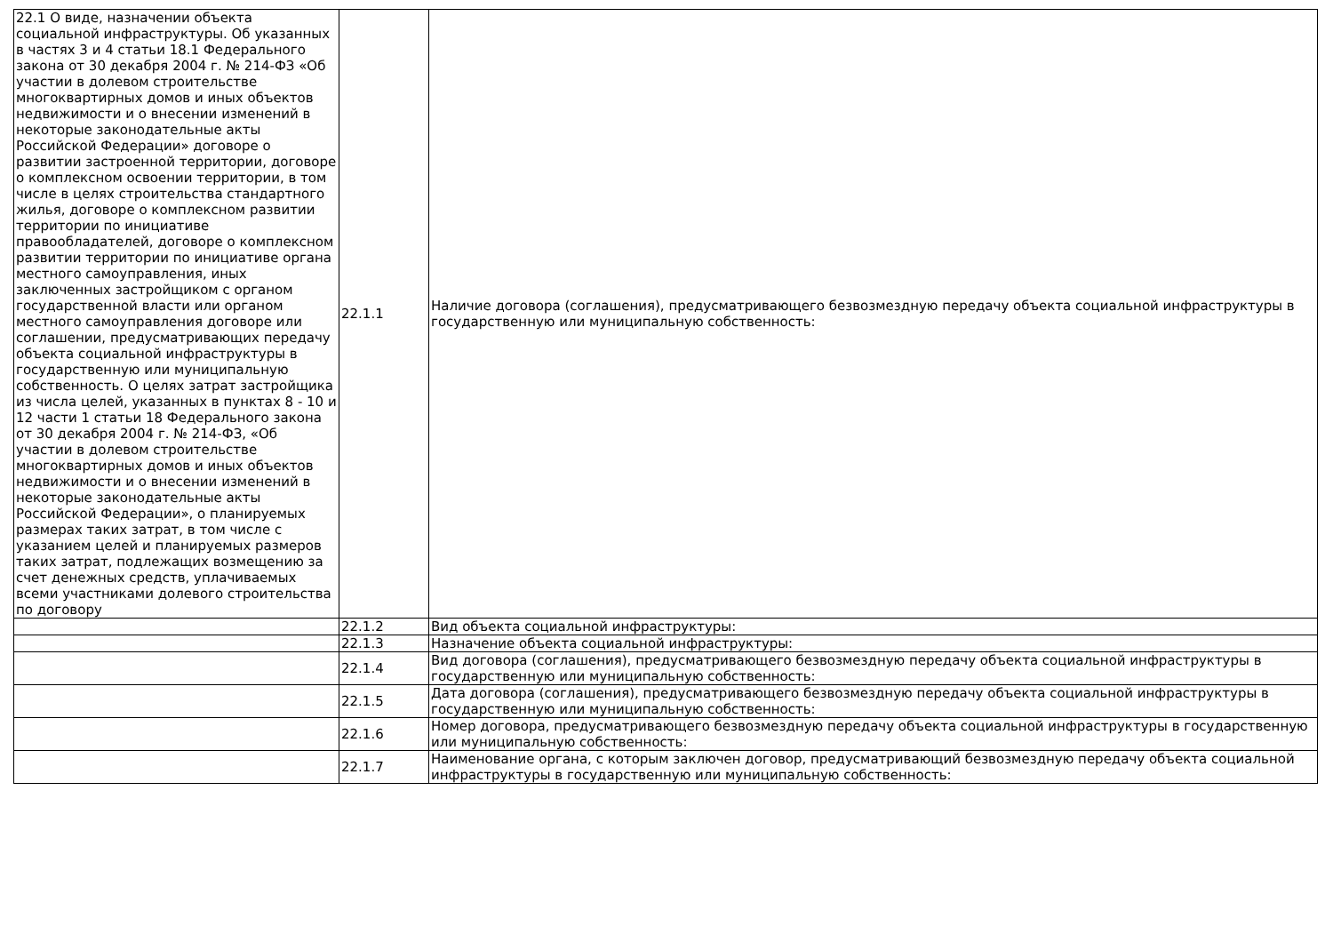| 22.1 О виде, назначении объекта социальной инфраструктуры. Об указанных в частях 3 и 4 статьи 18.1 Федерального закона от 30 декабря 2004 г. № 214-ФЗ «Об участии в долевом строительстве многоквартирных домов и иных объектов недвижимости и о внесении изменений в некоторые законодательные акты Российской Федерации» договоре о развитии застроенной территории, договоре о комплексном освоении территории, в том числе в целях строительства стандартного жилья, договоре о комплексном развитии территории по инициативе правообладателей, договоре о комплексном развитии территории по инициативе органа местного самоуправления, иных заключенных застройщиком с органом государственной власти или органом местного самоуправления договоре или соглашении, предусматривающих передачу объекта социальной инфраструктуры в государственную или муниципальную собственность. О целях затрат застройщика из числа целей, указанных в пунктах 8 - 10 и 12 части 1 статьи 18 Федерального закона от 30 декабря 2004 г. № 214-ФЗ, «Об участии в долевом строительстве многоквартирных домов и иных объектов недвижимости и о внесении изменений в некоторые законодательные акты Российской Федерации», о планируемых размерах таких затрат, в том числе с указанием целей и планируемых размеров таких затрат, подлежащих возмещению за счет денежных средств, уплачиваемых всеми участниками долевого строительства по договору | 22.1.1 | Наличие договора (соглашения), предусматривающего безвозмездную передачу объекта социальной инфраструктуры в государственную или муниципальную собственность: |
| | 22.1.2 | Вид объекта социальной инфраструктуры: |
| | 22.1.3 | Назначение объекта социальной инфраструктуры: |
| | 22.1.4 | Вид договора (соглашения), предусматривающего безвозмездную передачу объекта социальной инфраструктуры в государственную или муниципальную собственность: |
| | 22.1.5 | Дата договора (соглашения), предусматривающего безвозмездную передачу объекта социальной инфраструктуры в государственную или муниципальную собственность: |
| | 22.1.6 | Номер договора, предусматривающего безвозмездную передачу объекта социальной инфраструктуры в государственную или муниципальную собственность: |
| | 22.1.7 | Наименование органа, с которым заключен договор, предусматривающий безвозмездную передачу объекта социальной инфраструктуры в государственную или муниципальную собственность: |